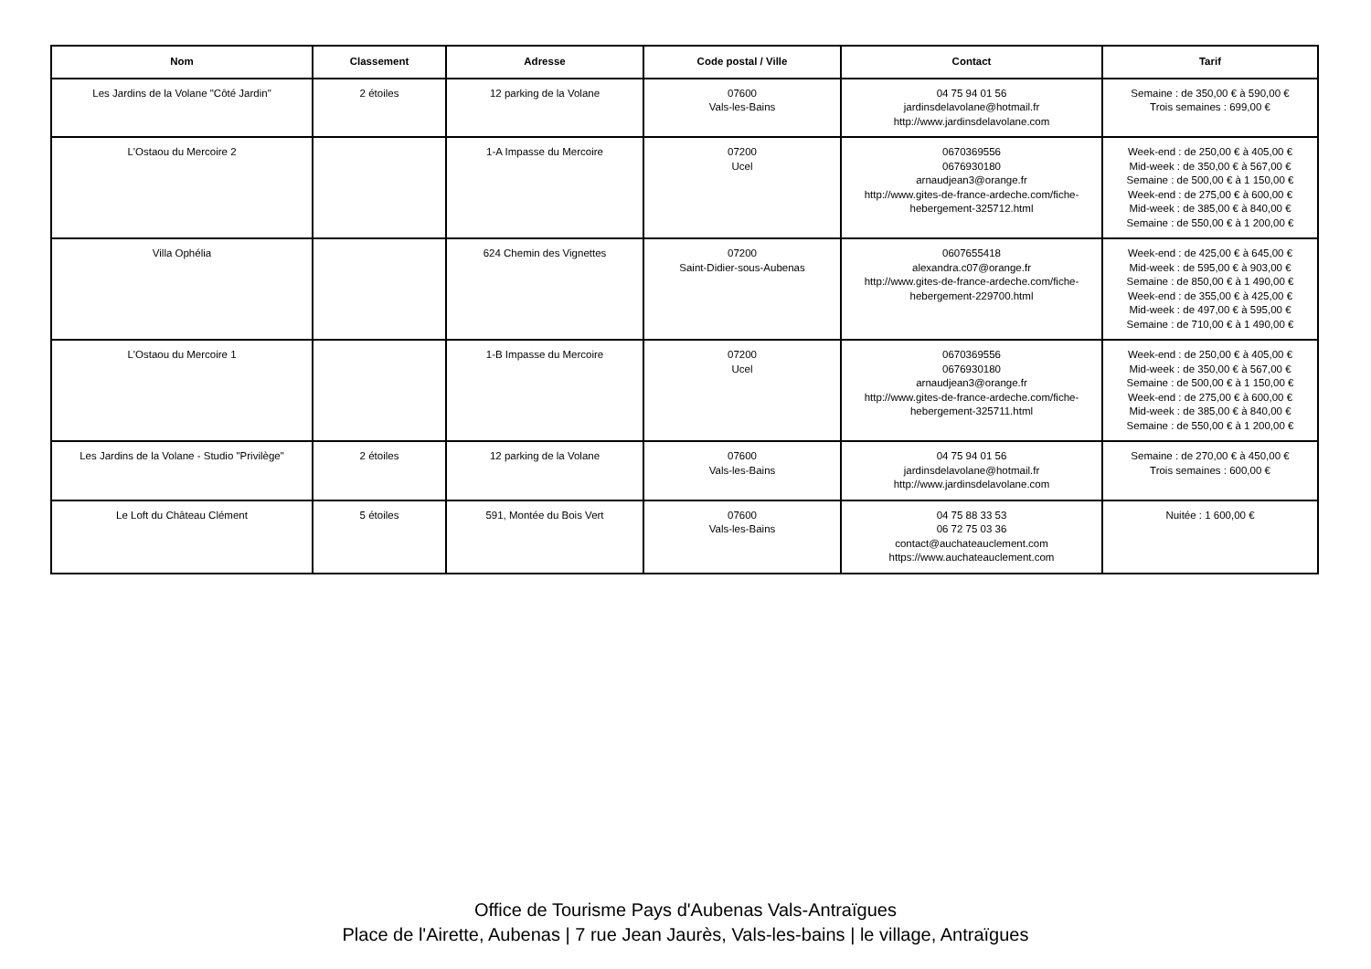| Nom | Classement | Adresse | Code postal / Ville | Contact | Tarif |
| --- | --- | --- | --- | --- | --- |
| Les Jardins de la Volane "Côté Jardin" | 2 étoiles | 12 parking de la Volane | 07600 Vals-les-Bains | 04 75 94 01 56 jardinsdelavolane@hotmail.fr http://www.jardinsdelavolane.com | Semaine : de 350,00 € à 590,00 € Trois semaines : 699,00 € |
| L'Ostaou du Mercoire 2 | | 1-A Impasse du Mercoire | 07200 Ucel | 0670369556 0676930180 arnaudjean3@orange.fr http://www.gites-de-france-ardeche.com/fiche-hebergement-325712.html | Week-end : de 250,00 € à 405,00 € Mid-week : de 350,00 € à 567,00 € Semaine : de 500,00 € à 1 150,00 € Week-end : de 275,00 € à 600,00 € Mid-week : de 385,00 € à 840,00 € Semaine : de 550,00 € à 1 200,00 € |
| Villa Ophélia | | 624 Chemin des Vignettes | 07200 Saint-Didier-sous-Aubenas | 0607655418 alexandra.c07@orange.fr http://www.gites-de-france-ardeche.com/fiche-hebergement-229700.html | Week-end : de 425,00 € à 645,00 € Mid-week : de 595,00 € à 903,00 € Semaine : de 850,00 € à 1 490,00 € Week-end : de 355,00 € à 425,00 € Mid-week : de 497,00 € à 595,00 € Semaine : de 710,00 € à 1 490,00 € |
| L'Ostaou du Mercoire 1 | | 1-B Impasse du Mercoire | 07200 Ucel | 0670369556 0676930180 arnaudjean3@orange.fr http://www.gites-de-france-ardeche.com/fiche-hebergement-325711.html | Week-end : de 250,00 € à 405,00 € Mid-week : de 350,00 € à 567,00 € Semaine : de 500,00 € à 1 150,00 € Week-end : de 275,00 € à 600,00 € Mid-week : de 385,00 € à 840,00 € Semaine : de 550,00 € à 1 200,00 € |
| Les Jardins de la Volane - Studio "Privilège" | 2 étoiles | 12 parking de la Volane | 07600 Vals-les-Bains | 04 75 94 01 56 jardinsdelavolane@hotmail.fr http://www.jardinsdelavolane.com | Semaine : de 270,00 € à 450,00 € Trois semaines : 600,00 € |
| Le Loft du Château Clément | 5 étoiles | 591, Montée du Bois Vert | 07600 Vals-les-Bains | 04 75 88 33 53 06 72 75 03 36 contact@auchateauclement.com https://www.auchateauclement.com | Nuitée : 1 600,00 € |
Office de Tourisme Pays d'Aubenas Vals-Antraïgues
Place de l'Airette, Aubenas | 7 rue Jean Jaurès, Vals-les-bains | le village, Antraïgues